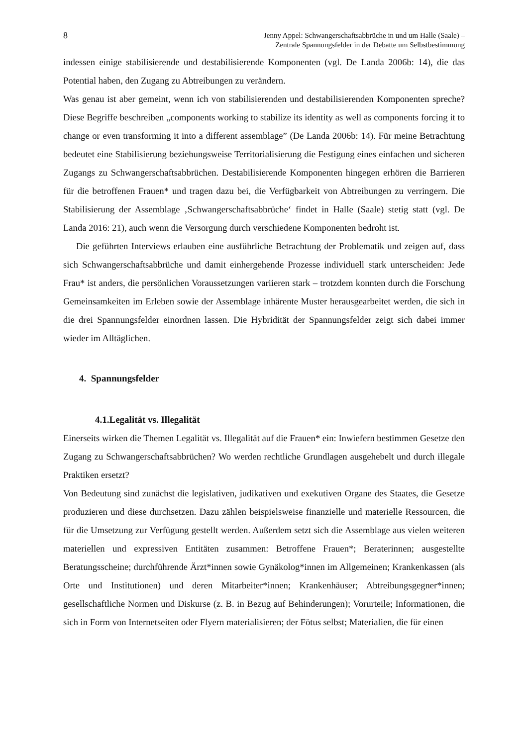8 Jenny Appel: Schwangerschaftsabbrüche in und um Halle (Saale) –
Zentrale Spannungsfelder in der Debatte um Selbstbestimmung
indessen einige stabilisierende und destabilisierende Komponenten (vgl. De Landa 2006b: 14), die das Potential haben, den Zugang zu Abtreibungen zu verändern.
Was genau ist aber gemeint, wenn ich von stabilisierenden und destabilisierenden Komponenten spreche? Diese Begriffe beschreiben „components working to stabilize its identity as well as components forcing it to change or even transforming it into a different assemblage” (De Landa 2006b: 14). Für meine Betrachtung bedeutet eine Stabilisierung beziehungsweise Territorialisierung die Festigung eines einfachen und sicheren Zugangs zu Schwangerschaftsabbrüchen. Destabilisierende Komponenten hingegen erhören die Barrieren für die betroffenen Frauen* und tragen dazu bei, die Verfügbarkeit von Abtreibungen zu verringern. Die Stabilisierung der Assemblage ‚Schwangerschaftsabbrüche‘ findet in Halle (Saale) stetig statt (vgl. De Landa 2016: 21), auch wenn die Versorgung durch verschiedene Komponenten bedroht ist.
Die geführten Interviews erlauben eine ausführliche Betrachtung der Problematik und zeigen auf, dass sich Schwangerschaftsabbrüche und damit einhergehende Prozesse individuell stark unterscheiden: Jede Frau* ist anders, die persönlichen Voraussetzungen variieren stark – trotzdem konnten durch die Forschung Gemeinsamkeiten im Erleben sowie der Assemblage inhärente Muster herausgearbeitet werden, die sich in die drei Spannungsfelder einordnen lassen. Die Hybridität der Spannungsfelder zeigt sich dabei immer wieder im Alltäglichen.
4. Spannungsfelder
4.1.Legalität vs. Illegalität
Einerseits wirken die Themen Legalität vs. Illegalität auf die Frauen* ein: Inwiefern bestimmen Gesetze den Zugang zu Schwangerschaftsabbrüchen? Wo werden rechtliche Grundlagen ausgehebelt und durch illegale Praktiken ersetzt?
Von Bedeutung sind zunächst die legislativen, judikativen und exekutiven Organe des Staates, die Gesetze produzieren und diese durchsetzen. Dazu zählen beispielsweise finanzielle und materielle Ressourcen, die für die Umsetzung zur Verfügung gestellt werden. Außerdem setzt sich die Assemblage aus vielen weiteren materiellen und expressiven Entitäten zusammen: Betroffene Frauen*; Beraterinnen; ausgestellte Beratungsscheine; durchführende Ärzt*innen sowie Gynäkolog*innen im Allgemeinen; Krankenkassen (als Orte und Institutionen) und deren Mitarbeiter*innen; Krankenhäuser; Abtreibungsgegner*innen; gesellschaftliche Normen und Diskurse (z. B. in Bezug auf Behinderungen); Vorurteile; Informationen, die sich in Form von Internetseiten oder Flyern materialisieren; der Fötus selbst; Materialien, die für einen